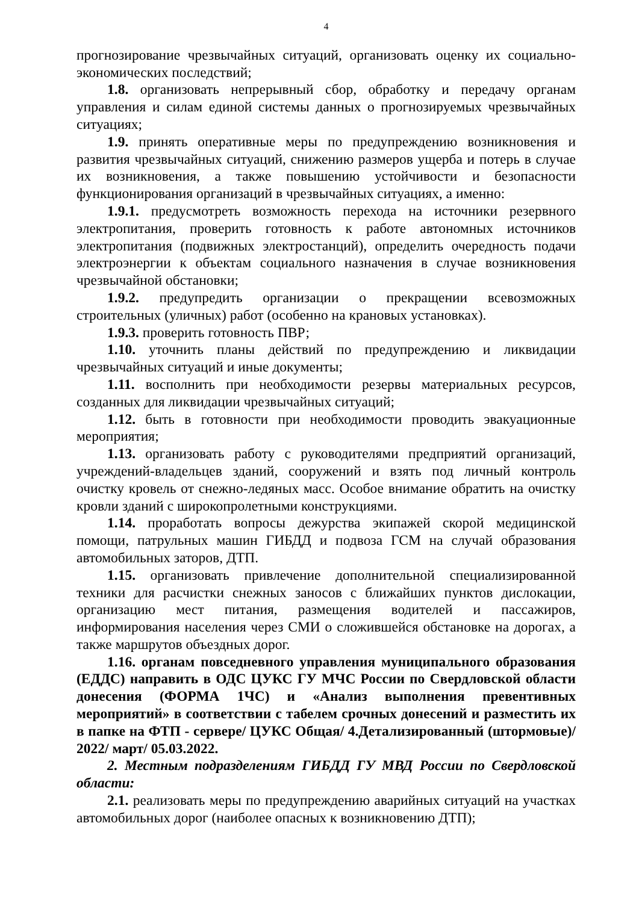4
прогнозирование чрезвычайных ситуаций, организовать оценку их социально-экономических последствий;
1.8. организовать непрерывный сбор, обработку и передачу органам управления и силам единой системы данных о прогнозируемых чрезвычайных ситуациях;
1.9. принять оперативные меры по предупреждению возникновения и развития чрезвычайных ситуаций, снижению размеров ущерба и потерь в случае их возникновения, а также повышению устойчивости и безопасности функционирования организаций в чрезвычайных ситуациях, а именно:
1.9.1. предусмотреть возможность перехода на источники резервного электропитания, проверить готовность к работе автономных источников электропитания (подвижных электростанций), определить очередность подачи электроэнергии к объектам социального назначения в случае возникновения чрезвычайной обстановки;
1.9.2. предупредить организации о прекращении всевозможных строительных (уличных) работ (особенно на крановых установках).
1.9.3. проверить готовность ПВР;
1.10. уточнить планы действий по предупреждению и ликвидации чрезвычайных ситуаций и иные документы;
1.11. восполнить при необходимости резервы материальных ресурсов, созданных для ликвидации чрезвычайных ситуаций;
1.12. быть в готовности при необходимости проводить эвакуационные мероприятия;
1.13. организовать работу с руководителями предприятий организаций, учреждений-владельцев зданий, сооружений и взять под личный контроль очистку кровель от снежно-ледяных масс. Особое внимание обратить на очистку кровли зданий с широкопролетными конструкциями.
1.14. проработать вопросы дежурства экипажей скорой медицинской помощи, патрульных машин ГИБДД и подвоза ГСМ на случай образования автомобильных заторов, ДТП.
1.15. организовать привлечение дополнительной специализированной техники для расчистки снежных заносов с ближайших пунктов дислокации, организацию мест питания, размещения водителей и пассажиров, информирования населения через СМИ о сложившейся обстановке на дорогах, а также маршрутов объездных дорог.
1.16. органам повседневного управления муниципального образования (ЕДДС) направить в ОДС ЦУКС ГУ МЧС России по Свердловской области донесения (ФОРМА 1ЧС) и «Анализ выполнения превентивных мероприятий» в соответствии с табелем срочных донесений и разместить их в папке на ФТП - сервере/ ЦУКС Общая/ 4.Детализированный (штормовые)/ 2022/ март/ 05.03.2022.
2. Местным подразделениям ГИБДД ГУ МВД России по Свердловской области:
2.1. реализовать меры по предупреждению аварийных ситуаций на участках автомобильных дорог (наиболее опасных к возникновению ДТП);